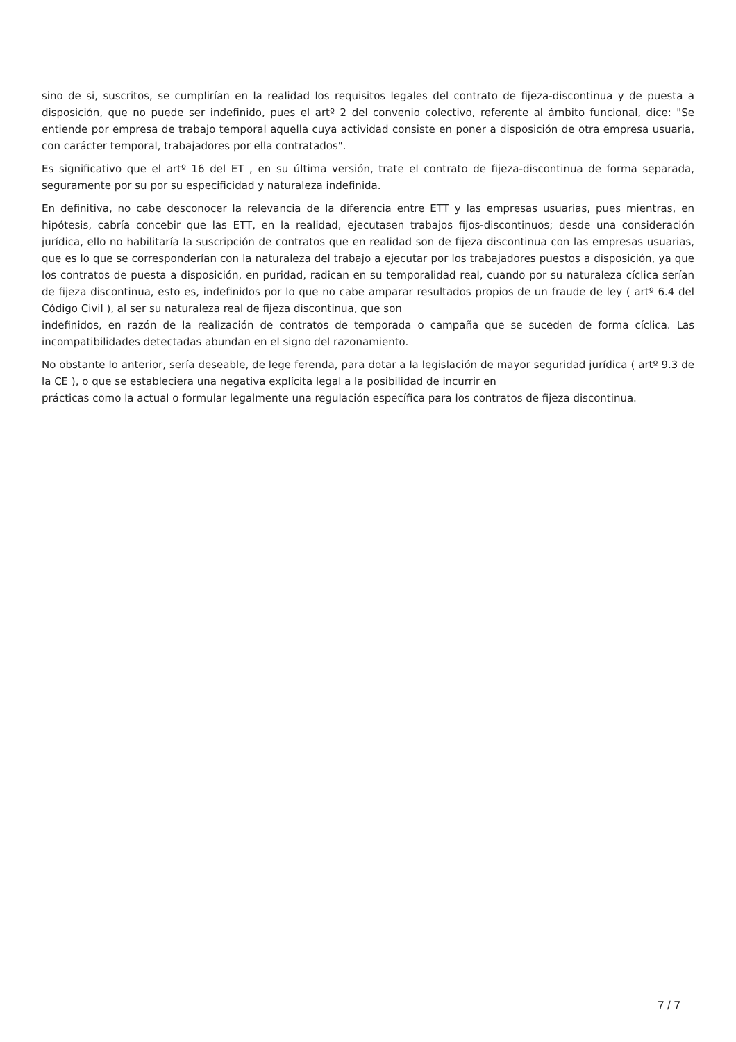sino de si, suscritos, se cumplirían en la realidad los requisitos legales del contrato de fijeza-discontinua y de puesta a disposición, que no puede ser indefinido, pues el artº 2 del convenio colectivo, referente al ámbito funcional, dice: "Se entiende por empresa de trabajo temporal aquella cuya actividad consiste en poner a disposición de otra empresa usuaria, con carácter temporal, trabajadores por ella contratados".
Es significativo que el artº 16 del ET , en su última versión, trate el contrato de fijeza-discontinua de forma separada, seguramente por su por su especificidad y naturaleza indefinida.
En definitiva, no cabe desconocer la relevancia de la diferencia entre ETT y las empresas usuarias, pues mientras, en hipótesis, cabría concebir que las ETT, en la realidad, ejecutasen trabajos fijos-discontinuos; desde una consideración jurídica, ello no habilitaría la suscripción de contratos que en realidad son de fijeza discontinua con las empresas usuarias, que es lo que se corresponderían con la naturaleza del trabajo a ejecutar por los trabajadores puestos a disposición, ya que los contratos de puesta a disposición, en puridad, radican en su temporalidad real, cuando por su naturaleza cíclica serían de fijeza discontinua, esto es, indefinidos por lo que no cabe amparar resultados propios de un fraude de ley ( artº 6.4 del Código Civil ), al ser su naturaleza real de fijeza discontinua, que son
indefinidos, en razón de la realización de contratos de temporada o campaña que se suceden de forma cíclica. Las incompatibilidades detectadas abundan en el signo del razonamiento.
No obstante lo anterior, sería deseable, de lege ferenda, para dotar a la legislación de mayor seguridad jurídica ( artº 9.3 de la CE ), o que se estableciera una negativa explícita legal a la posibilidad de incurrir en
prácticas como la actual o formular legalmente una regulación específica para los contratos de fijeza discontinua.
7 / 7